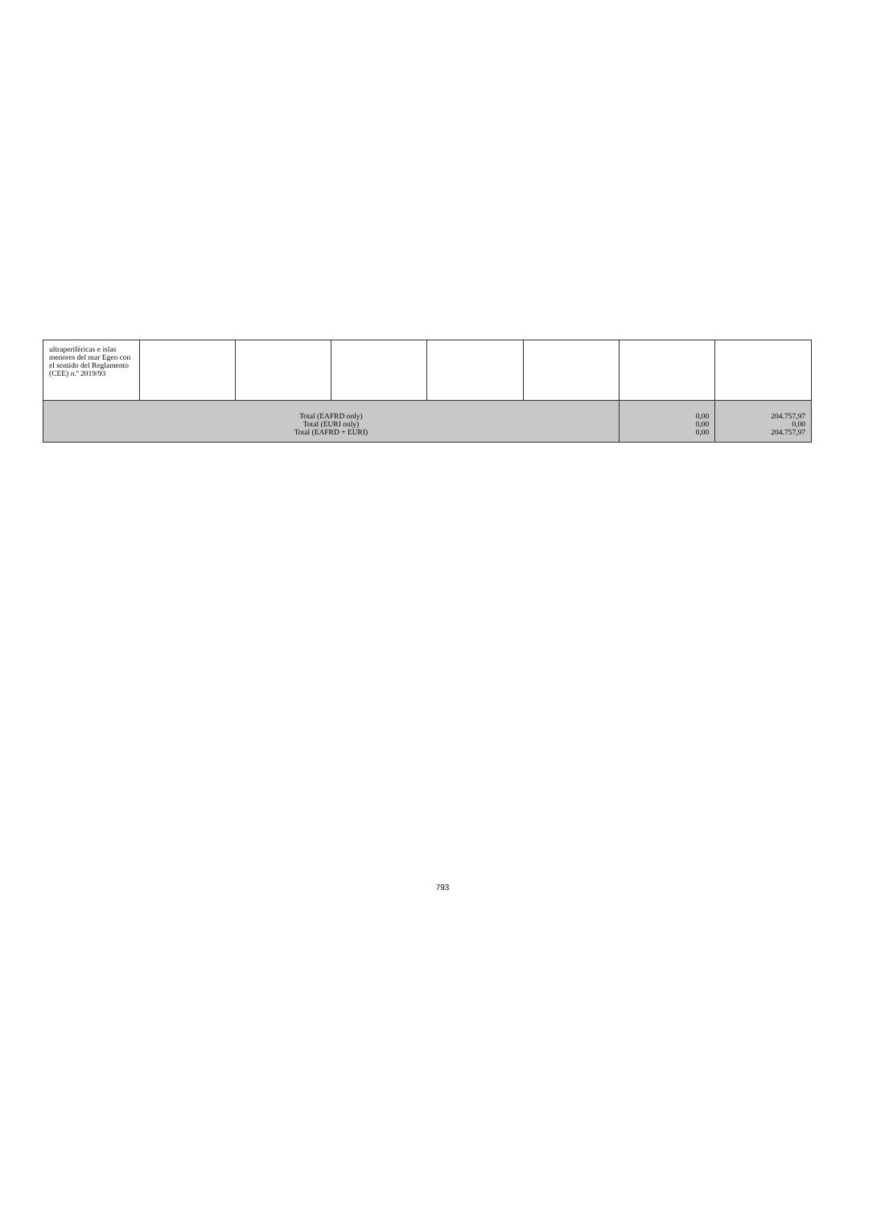| ultraperiféricas e islas menores del mar Egeo con el sentido del Reglamento (CEE) n.º 2019/93 | | | | | | | |
| Total (EAFRD only) Total (EURI only) Total (EAFRD + EURI) | | | | | | 0,00 0,00 0,00 | 204.757,97 0,00 204.757,97 |
793